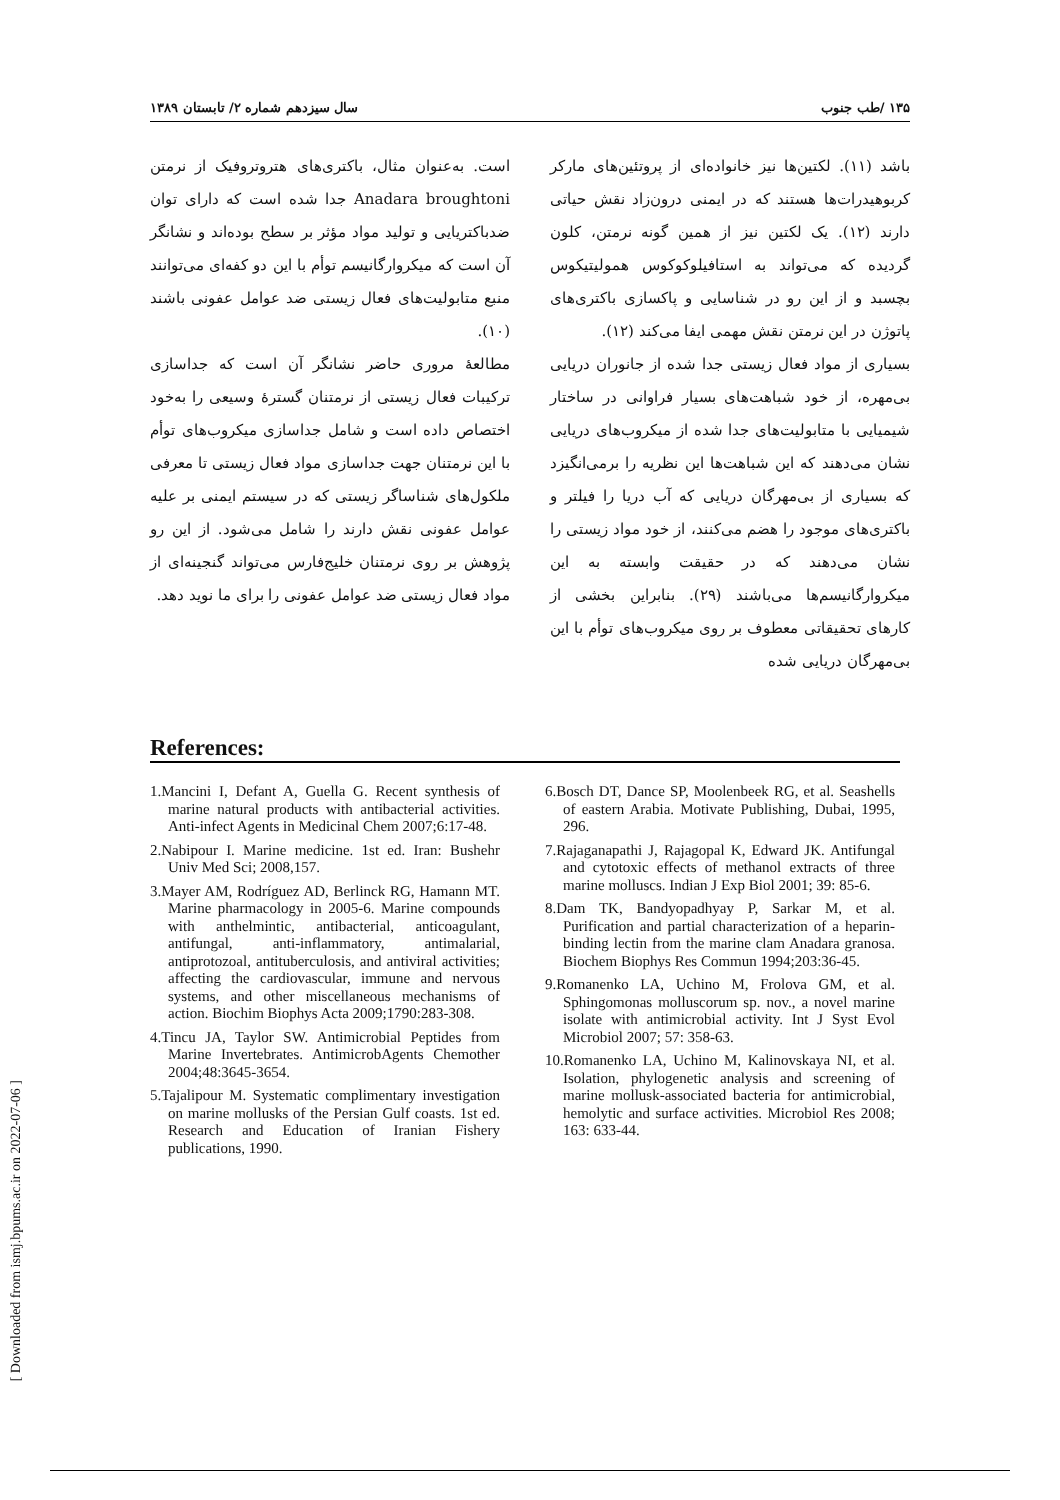۱۳۵ /طب جنوب سال سیزدهم شماره ۲/ تابستان ۱۳۸۹
باشد (۱۱). لکتین‌ها نیز خانواده‌ای از پروتئین‌های مارکر کربوهیدرات‌ها هستند که در ایمنی درون‌زاد نقش حیاتی دارند (۱۲). یک لکتین نیز از همین گونه نرمتن، کلون گردیده که می‌تواند به استافیلوکوکوس همولیتیکوس بچسبد و از این رو در شناسایی و پاکسازی باکتری‌های پاتوژن در این نرمتن نقش مهمی ایفا می‌کند (۱۲).
بسیاری از مواد فعال زیستی جدا شده از جانوران دریایی بی‌مهره، از خود شباهت‌های بسیار فراوانی در ساختار شیمیایی با متابولیت‌های جدا شده از میکروب‌های دریایی نشان می‌دهند که این شباهت‌ها این نظریه را برمی‌انگیزد که بسیاری از بی‌مهرگان دریایی که آب دریا را فیلتر و باکتری‌های موجود را هضم می‌کنند، از خود مواد زیستی را نشان می‌دهند که در حقیقت وابسته به این میکروارگانیسم‌ها می‌باشند (۲۹). بنابراین بخشی از کارهای تحقیقاتی معطوف بر روی میکروب‌های توأم با این بی‌مهرگان دریایی شده
است. به‌عنوان مثال، باکتری‌های هتروتروفیک از نرمتن Anadara broughtoni جدا شده است که دارای توان ضدباکتریایی و تولید مواد مؤثر بر سطح بوده‌اند و نشانگر آن است که میکروارگانیسم توأم با این دو کفه‌ای می‌توانند منبع متابولیت‌های فعال زیستی ضد عوامل عفونی باشند (۱۰).
مطالعهٔ مروری حاضر نشانگر آن است که جداسازی ترکیبات فعال زیستی از نرمتنان گسترهٔ وسیعی را به‌خود اختصاص داده است و شامل جداسازی میکروب‌های توأم با این نرمتنان جهت جداسازی مواد فعال زیستی تا معرفی ملکول‌های شناساگر زیستی که در سیستم ایمنی بر علیه عوامل عفونی نقش دارند را شامل می‌شود. از این رو پژوهش بر روی نرمتنان خلیج‌فارس می‌تواند گنجینه‌ای از مواد فعال زیستی ضد عوامل عفونی را برای ما نوید دهد.
References:
1.Mancini I, Defant A, Guella G. Recent synthesis of marine natural products with antibacterial activities. Anti-infect Agents in Medicinal Chem 2007;6:17-48.
2.Nabipour I. Marine medicine. 1st ed. Iran: Bushehr Univ Med Sci; 2008,157.
3.Mayer AM, Rodríguez AD, Berlinck RG, Hamann MT. Marine pharmacology in 2005-6. Marine compounds with anthelmintic, antibacterial, anticoagulant, antifungal, anti-inflammatory, antimalarial, antiprotozoal, antituberculosis, and antiviral activities; affecting the cardiovascular, immune and nervous systems, and other miscellaneous mechanisms of action. Biochim Biophys Acta 2009;1790:283-308.
4.Tincu JA, Taylor SW. Antimicrobial Peptides from Marine Invertebrates. AntimicrobAgents Chemother 2004;48:3645-3654.
5.Tajalipour M. Systematic complimentary investigation on marine mollusks of the Persian Gulf coasts. 1st ed. Research and Education of Iranian Fishery publications, 1990.
6.Bosch DT, Dance SP, Moolenbeek RG, et al. Seashells of eastern Arabia. Motivate Publishing, Dubai, 1995, 296.
7.Rajaganapathi J, Rajagopal K, Edward JK. Antifungal and cytotoxic effects of methanol extracts of three marine molluscs. Indian J Exp Biol 2001; 39: 85-6.
8.Dam TK, Bandyopadhyay P, Sarkar M, et al. Purification and partial characterization of a heparin-binding lectin from the marine clam Anadara granosa. Biochem Biophys Res Commun 1994;203:36-45.
9.Romanenko LA, Uchino M, Frolova GM, et al. Sphingomonas molluscorum sp. nov., a novel marine isolate with antimicrobial activity. Int J Syst Evol Microbiol 2007; 57: 358-63.
10.Romanenko LA, Uchino M, Kalinovskaya NI, et al. Isolation, phylogenetic analysis and screening of marine mollusk-associated bacteria for antimicrobial, hemolytic and surface activities. Microbiol Res 2008; 163: 633-44.
[ Downloaded from ismj.bpums.ac.ir on 2022-07-06 ]